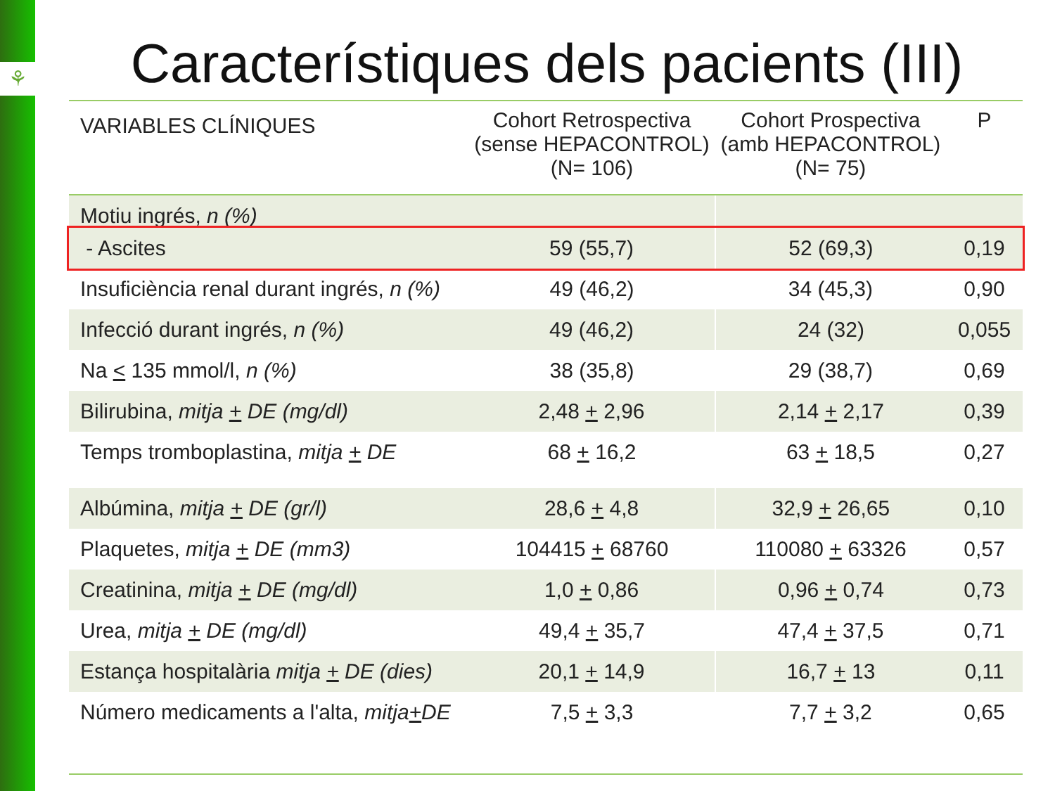⚘
Característiques dels pacients (III)
| VARIABLES CLÍNIQUES | Cohort Retrospectiva (sense HEPACONTROL) (N= 106) | Cohort Prospectiva (amb HEPACONTROL) (N= 75) | P |
| --- | --- | --- | --- |
| Motiu ingrés, n (%) | | | |
| - Ascites | 59 (55,7) | 52 (69,3) | 0,19 |
| Insuficiència renal durant ingrés, n (%) | 49 (46,2) | 34 (45,3) | 0,90 |
| Infecció durant ingrés, n (%) | 49 (46,2) | 24 (32) | 0,055 |
| Na < 135 mmol/l, n (%) | 38 (35,8) | 29 (38,7) | 0,69 |
| Bilirubina, mitja + DE (mg/dl) | 2,48 + 2,96 | 2,14 + 2,17 | 0,39 |
| Temps tromboplastina, mitja + DE | 68 + 16,2 | 63 + 18,5 | 0,27 |
| Albúmina, mitja + DE (gr/l) | 28,6 + 4,8 | 32,9 + 26,65 | 0,10 |
| Plaquetes, mitja + DE (mm3) | 104415 + 68760 | 110080 + 63326 | 0,57 |
| Creatinina, mitja + DE (mg/dl) | 1,0 + 0,86 | 0,96 + 0,74 | 0,73 |
| Urea, mitja + DE (mg/dl) | 49,4 + 35,7 | 47,4 + 37,5 | 0,71 |
| Estança hospitalària mitja + DE (dies) | 20,1 + 14,9 | 16,7 + 13 | 0,11 |
| Número medicaments a l'alta, mitja + DE | 7,5 + 3,3 | 7,7 + 3,2 | 0,65 |